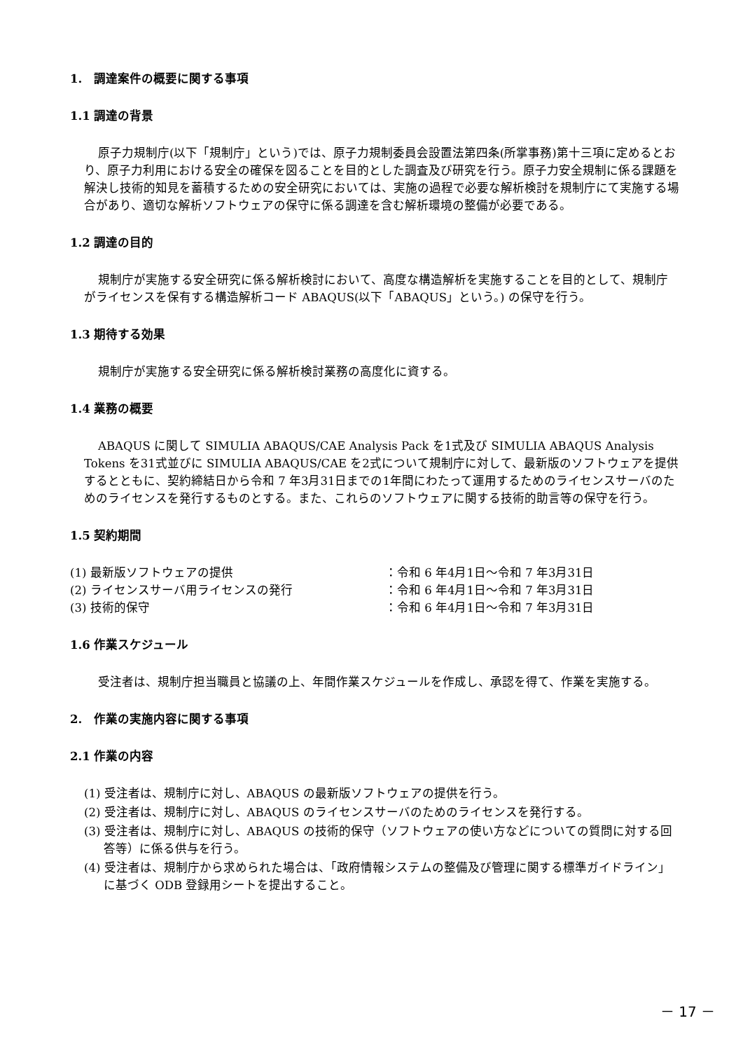1.　調達案件の概要に関する事項
1.1 調達の背景
原子力規制庁(以下「規制庁」という)では、原子力規制委員会設置法第四条(所掌事務)第十三項に定めるとおり、原子力利用における安全の確保を図ることを目的とした調査及び研究を行う。原子力安全規制に係る課題を解決し技術的知見を蓄積するための安全研究においては、実施の過程で必要な解析検討を規制庁にて実施する場合があり、適切な解析ソフトウェアの保守に係る調達を含む解析環境の整備が必要である。
1.2 調達の目的
規制庁が実施する安全研究に係る解析検討において、高度な構造解析を実施することを目的として、規制庁がライセンスを保有する構造解析コード ABAQUS(以下「ABAQUS」という。) の保守を行う。
1.3 期待する効果
規制庁が実施する安全研究に係る解析検討業務の高度化に資する。
1.4 業務の概要
ABAQUS に関して SIMULIA ABAQUS/CAE Analysis Pack を1式及び SIMULIA ABAQUS Analysis Tokens を31式並びに SIMULIA ABAQUS/CAE を2式について規制庁に対して、最新版のソフトウェアを提供するとともに、契約締結日から令和 7 年3月31日までの1年間にわたって運用するためのライセンスサーバのためのライセンスを発行するものとする。また、これらのソフトウェアに関する技術的助言等の保守を行う。
1.5 契約期間
(1) 最新版ソフトウェアの提供 ：令和 6 年4月1日～令和 7 年3月31日
(2) ライセンスサーバ用ライセンスの発行 ：令和 6 年4月1日～令和 7 年3月31日
(3) 技術的保守 ：令和 6 年4月1日～令和 7 年3月31日
1.6 作業スケジュール
受注者は、規制庁担当職員と協議の上、年間作業スケジュールを作成し、承認を得て、作業を実施する。
2.　作業の実施内容に関する事項
2.1 作業の内容
(1) 受注者は、規制庁に対し、ABAQUS の最新版ソフトウェアの提供を行う。
(2) 受注者は、規制庁に対し、ABAQUS のライセンスサーバのためのライセンスを発行する。
(3) 受注者は、規制庁に対し、ABAQUS の技術的保守（ソフトウェアの使い方などについての質問に対する回答等）に係る供与を行う。
(4) 受注者は、規制庁から求められた場合は、「政府情報システムの整備及び管理に関する標準ガイドライン」に基づく ODB 登録用シートを提出すること。
－ 17 －